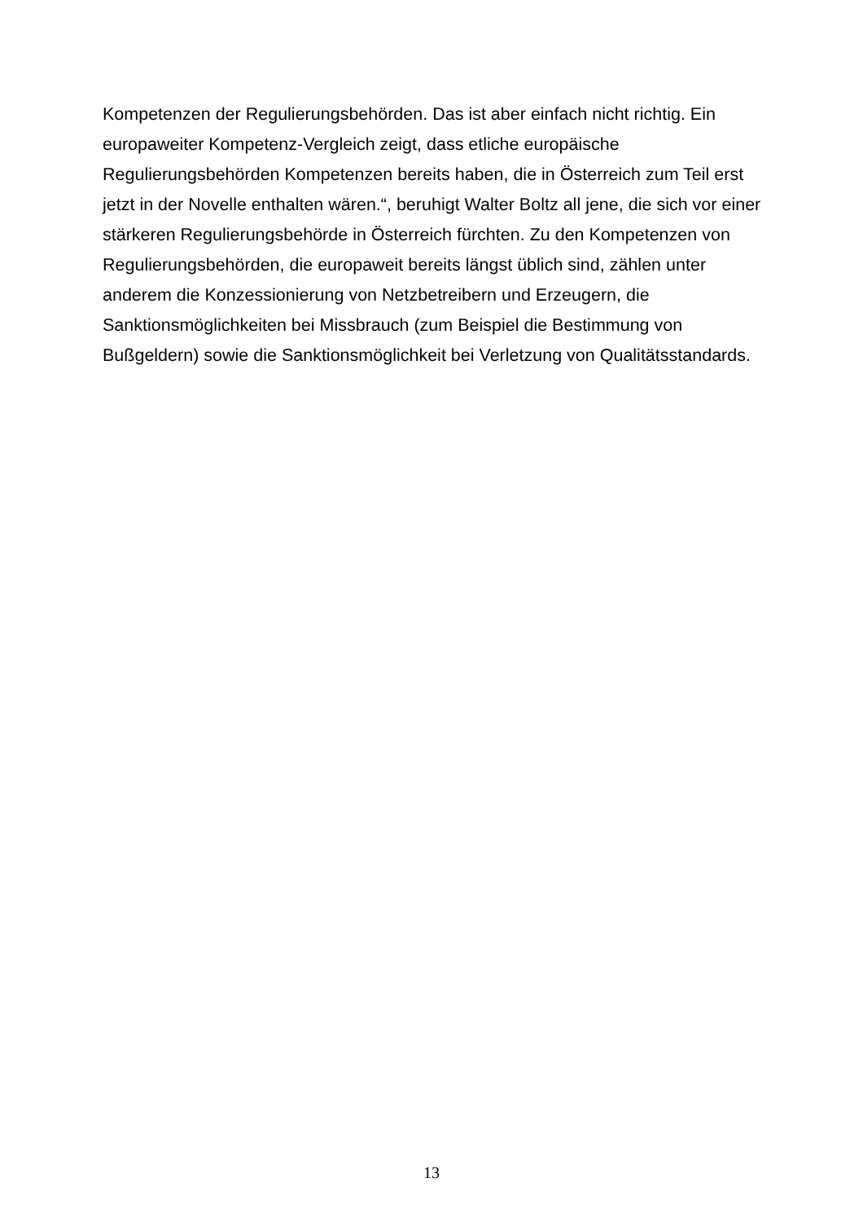Kompetenzen der Regulierungsbehörden. Das ist aber einfach nicht richtig. Ein
europaweiter Kompetenz-Vergleich zeigt, dass etliche europäische
Regulierungsbehörden Kompetenzen bereits haben, die in Österreich zum Teil erst
jetzt in der Novelle enthalten wären.“, beruhigt Walter Boltz all jene, die sich vor einer
stärkeren Regulierungsbehörde in Österreich fürchten. Zu den Kompetenzen von
Regulierungsbehörden, die europaweit bereits längst üblich sind, zählen unter
anderem die Konzessionierung von Netzbetreibern und Erzeugern, die
Sanktionsmöglichkeiten bei Missbrauch (zum Beispiel die Bestimmung von
Bußgeldern) sowie die Sanktionsmöglichkeit bei Verletzung von Qualitätsstandards.
13